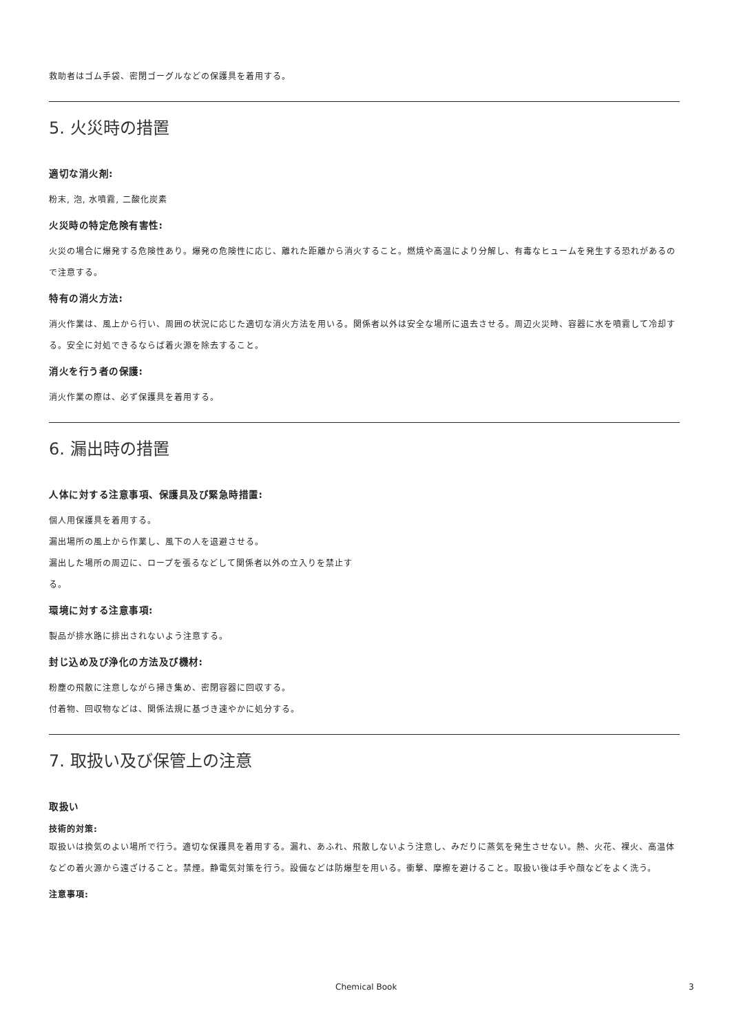救助者はゴム手袋、密閉ゴーグルなどの保護具を着用する。
5. 火災時の措置
適切な消火剤:
粉末, 泡, 水噴霧, 二酸化炭素
火災時の特定危険有害性:
火災の場合に爆発する危険性あり。爆発の危険性に応じ、離れた距離から消火すること。燃焼や高温により分解し、有毒なヒュームを発生する恐れがあるので注意する。
特有の消火方法:
消火作業は、風上から行い、周囲の状況に応じた適切な消火方法を用いる。関係者以外は安全な場所に退去させる。周辺火災時、容器に水を噴霧して冷却する。安全に対処できるならば着火源を除去すること。
消火を行う者の保護:
消火作業の際は、必ず保護具を着用する。
6. 漏出時の措置
人体に対する注意事項、保護具及び緊急時措置:
個人用保護具を着用する。
漏出場所の風上から作業し、風下の人を退避させる。
漏出した場所の周辺に、ロープを張るなどして関係者以外の立入りを禁止す
る。
環境に対する注意事項:
製品が排水路に排出されないよう注意する。
封じ込め及び浄化の方法及び機材:
粉塵の飛散に注意しながら掃き集め、密閉容器に回収する。
付着物、回収物などは、関係法規に基づき速やかに処分する。
7. 取扱い及び保管上の注意
取扱い
技術的対策:
取扱いは換気のよい場所で行う。適切な保護具を着用する。漏れ、あふれ、飛散しないよう注意し、みだりに蒸気を発生させない。熱、火花、裸火、高温体などの着火源から遠ざけること。禁煙。静電気対策を行う。設備などは防爆型を用いる。衝撃、摩擦を避けること。取扱い後は手や顔などをよく洗う。
注意事項:
Chemical Book 3